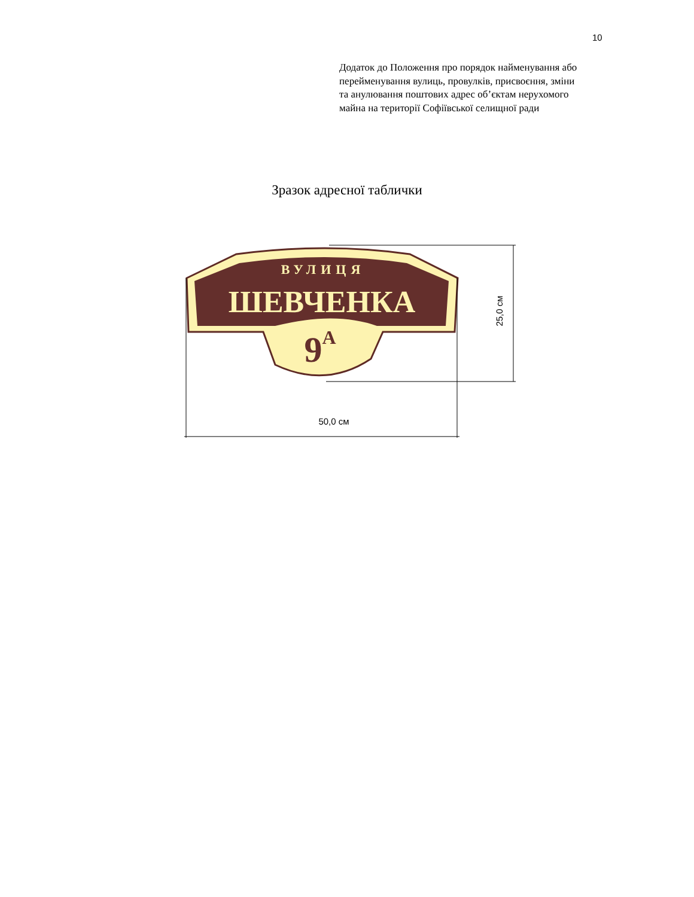10
Додаток до Положення про порядок найменування або перейменування вулиць, провулків, присвоєння, зміни та анулювання поштових адрес об’єктам нерухомого майна на території Софіївської селищної ради
Зразок адресної таблички
ВУЛИЦЯ
ШЕВЧЕНКА
9А
50,0 см
25,0 см